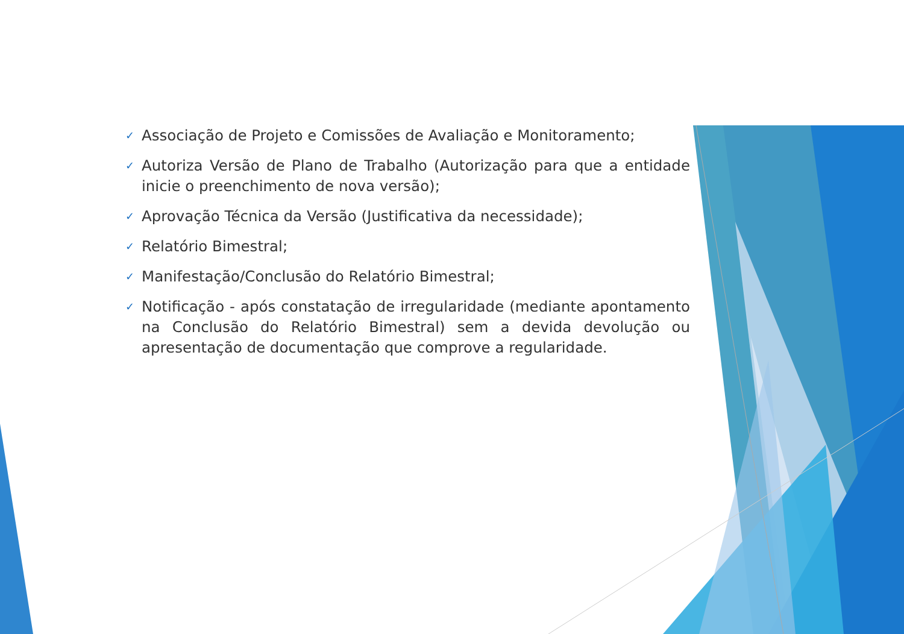✓ Associação de Projeto e Comissões de Avaliação e Monitoramento;
✓ Autoriza Versão de Plano de Trabalho (Autorização para que a entidade inicie o preenchimento de nova versão);
✓ Aprovação Técnica da Versão (Justificativa da necessidade);
✓ Relatório Bimestral;
✓ Manifestação/Conclusão do Relatório Bimestral;
✓ Notificação - após constatação de irregularidade (mediante apontamento na Conclusão do Relatório Bimestral) sem a devida devolução ou apresentação de documentação que comprove a regularidade.